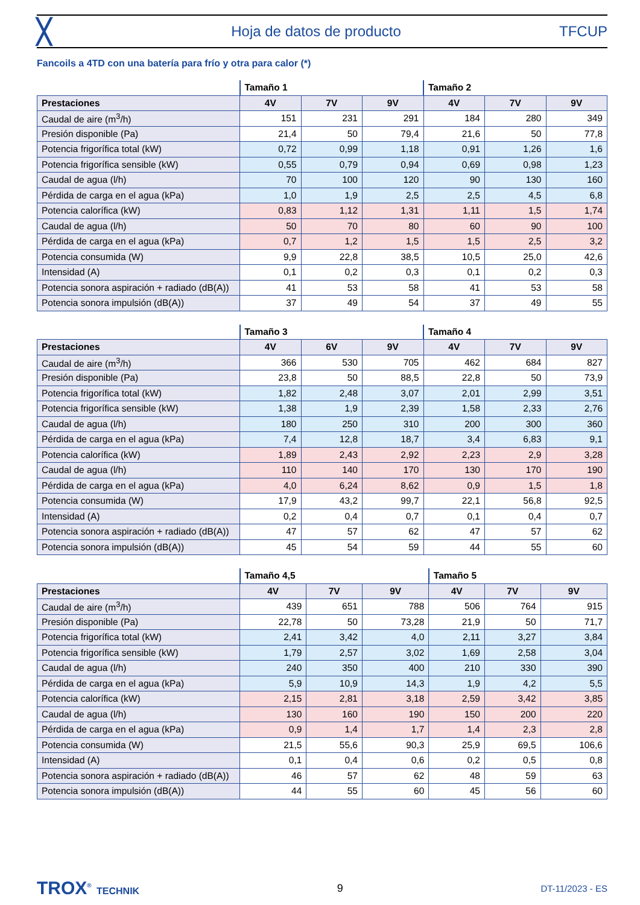╳ Hoja de datos de producto TFCUP
Fancoils a 4TD con una batería para frío y otra para calor (*)
| | Tamaño 1 | | | Tamaño 2 | | |
| --- | --- | --- | --- | --- | --- | --- |
| Prestaciones | 4V | 7V | 9V | 4V | 7V | 9V |
| Caudal de aire (m<sup>3</sup>/h) | 151 | 231 | 291 | 184 | 280 | 349 |
| Presión disponible (Pa) | 21,4 | 50 | 79,4 | 21,6 | 50 | 77,8 |
| Potencia frigorífica total (kW) | 0,72 | 0,99 | 1,18 | 0,91 | 1,26 | 1,6 |
| Potencia frigorífica sensible (kW) | 0,55 | 0,79 | 0,94 | 0,69 | 0,98 | 1,23 |
| Caudal de agua (l/h) | 70 | 100 | 120 | 90 | 130 | 160 |
| Pérdida de carga en el agua (kPa) | 1,0 | 1,9 | 2,5 | 2,5 | 4,5 | 6,8 |
| Potencia calorífica (kW) | 0,83 | 1,12 | 1,31 | 1,11 | 1,5 | 1,74 |
| Caudal de agua (l/h) | 50 | 70 | 80 | 60 | 90 | 100 |
| Pérdida de carga en el agua (kPa) | 0,7 | 1,2 | 1,5 | 1,5 | 2,5 | 3,2 |
| Potencia consumida (W) | 9,9 | 22,8 | 38,5 | 10,5 | 25,0 | 42,6 |
| Intensidad (A) | 0,1 | 0,2 | 0,3 | 0,1 | 0,2 | 0,3 |
| Potencia sonora aspiración + radiado (dB(A)) | 41 | 53 | 58 | 41 | 53 | 58 |
| Potencia sonora impulsión (dB(A)) | 37 | 49 | 54 | 37 | 49 | 55 |
| | Tamaño 3 | | | Tamaño 4 | | |
| --- | --- | --- | --- | --- | --- | --- |
| Prestaciones | 4V | 6V | 9V | 4V | 7V | 9V |
| Caudal de aire (m<sup>3</sup>/h) | 366 | 530 | 705 | 462 | 684 | 827 |
| Presión disponible (Pa) | 23,8 | 50 | 88,5 | 22,8 | 50 | 73,9 |
| Potencia frigorífica total (kW) | 1,82 | 2,48 | 3,07 | 2,01 | 2,99 | 3,51 |
| Potencia frigorífica sensible (kW) | 1,38 | 1,9 | 2,39 | 1,58 | 2,33 | 2,76 |
| Caudal de agua (l/h) | 180 | 250 | 310 | 200 | 300 | 360 |
| Pérdida de carga en el agua (kPa) | 7,4 | 12,8 | 18,7 | 3,4 | 6,83 | 9,1 |
| Potencia calorífica (kW) | 1,89 | 2,43 | 2,92 | 2,23 | 2,9 | 3,28 |
| Caudal de agua (l/h) | 110 | 140 | 170 | 130 | 170 | 190 |
| Pérdida de carga en el agua (kPa) | 4,0 | 6,24 | 8,62 | 0,9 | 1,5 | 1,8 |
| Potencia consumida (W) | 17,9 | 43,2 | 99,7 | 22,1 | 56,8 | 92,5 |
| Intensidad (A) | 0,2 | 0,4 | 0,7 | 0,1 | 0,4 | 0,7 |
| Potencia sonora aspiración + radiado (dB(A)) | 47 | 57 | 62 | 47 | 57 | 62 |
| Potencia sonora impulsión (dB(A)) | 45 | 54 | 59 | 44 | 55 | 60 |
| | Tamaño 4,5 | | | Tamaño 5 | | |
| --- | --- | --- | --- | --- | --- | --- |
| Prestaciones | 4V | 7V | 9V | 4V | 7V | 9V |
| Caudal de aire (m<sup>3</sup>/h) | 439 | 651 | 788 | 506 | 764 | 915 |
| Presión disponible (Pa) | 22,78 | 50 | 73,28 | 21,9 | 50 | 71,7 |
| Potencia frigorífica total (kW) | 2,41 | 3,42 | 4,0 | 2,11 | 3,27 | 3,84 |
| Potencia frigorífica sensible (kW) | 1,79 | 2,57 | 3,02 | 1,69 | 2,58 | 3,04 |
| Caudal de agua (l/h) | 240 | 350 | 400 | 210 | 330 | 390 |
| Pérdida de carga en el agua (kPa) | 5,9 | 10,9 | 14,3 | 1,9 | 4,2 | 5,5 |
| Potencia calorífica (kW) | 2,15 | 2,81 | 3,18 | 2,59 | 3,42 | 3,85 |
| Caudal de agua (l/h) | 130 | 160 | 190 | 150 | 200 | 220 |
| Pérdida de carga en el agua (kPa) | 0,9 | 1,4 | 1,7 | 1,4 | 2,3 | 2,8 |
| Potencia consumida (W) | 21,5 | 55,6 | 90,3 | 25,9 | 69,5 | 106,6 |
| Intensidad (A) | 0,1 | 0,4 | 0,6 | 0,2 | 0,5 | 0,8 |
| Potencia sonora aspiración + radiado (dB(A)) | 46 | 57 | 62 | 48 | 59 | 63 |
| Potencia sonora impulsión (dB(A)) | 44 | 55 | 60 | 45 | 56 | 60 |
TROX<sup>®</sup> TECHNIK 9 DT-11/2023 - ES